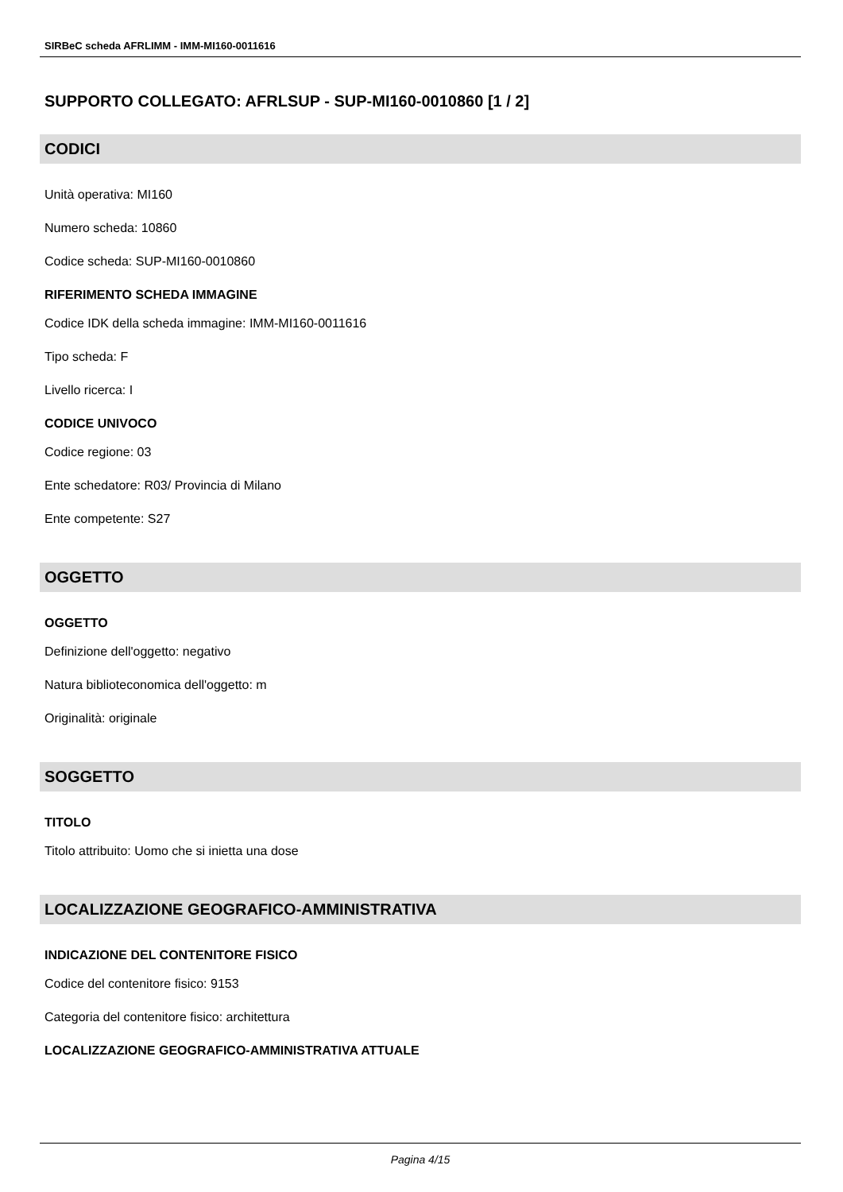SIRBeC scheda AFRLIMM - IMM-MI160-0011616
SUPPORTO COLLEGATO: AFRLSUP - SUP-MI160-0010860 [1 / 2]
CODICI
Unità operativa: MI160
Numero scheda: 10860
Codice scheda: SUP-MI160-0010860
RIFERIMENTO SCHEDA IMMAGINE
Codice IDK della scheda immagine: IMM-MI160-0011616
Tipo scheda: F
Livello ricerca: I
CODICE UNIVOCO
Codice regione: 03
Ente schedatore: R03/ Provincia di Milano
Ente competente: S27
OGGETTO
OGGETTO
Definizione dell'oggetto: negativo
Natura biblioteconomica dell'oggetto: m
Originalità: originale
SOGGETTO
TITOLO
Titolo attribuito: Uomo che si inietta una dose
LOCALIZZAZIONE GEOGRAFICO-AMMINISTRATIVA
INDICAZIONE DEL CONTENITORE FISICO
Codice del contenitore fisico: 9153
Categoria del contenitore fisico: architettura
LOCALIZZAZIONE GEOGRAFICO-AMMINISTRATIVA ATTUALE
Pagina 4/15